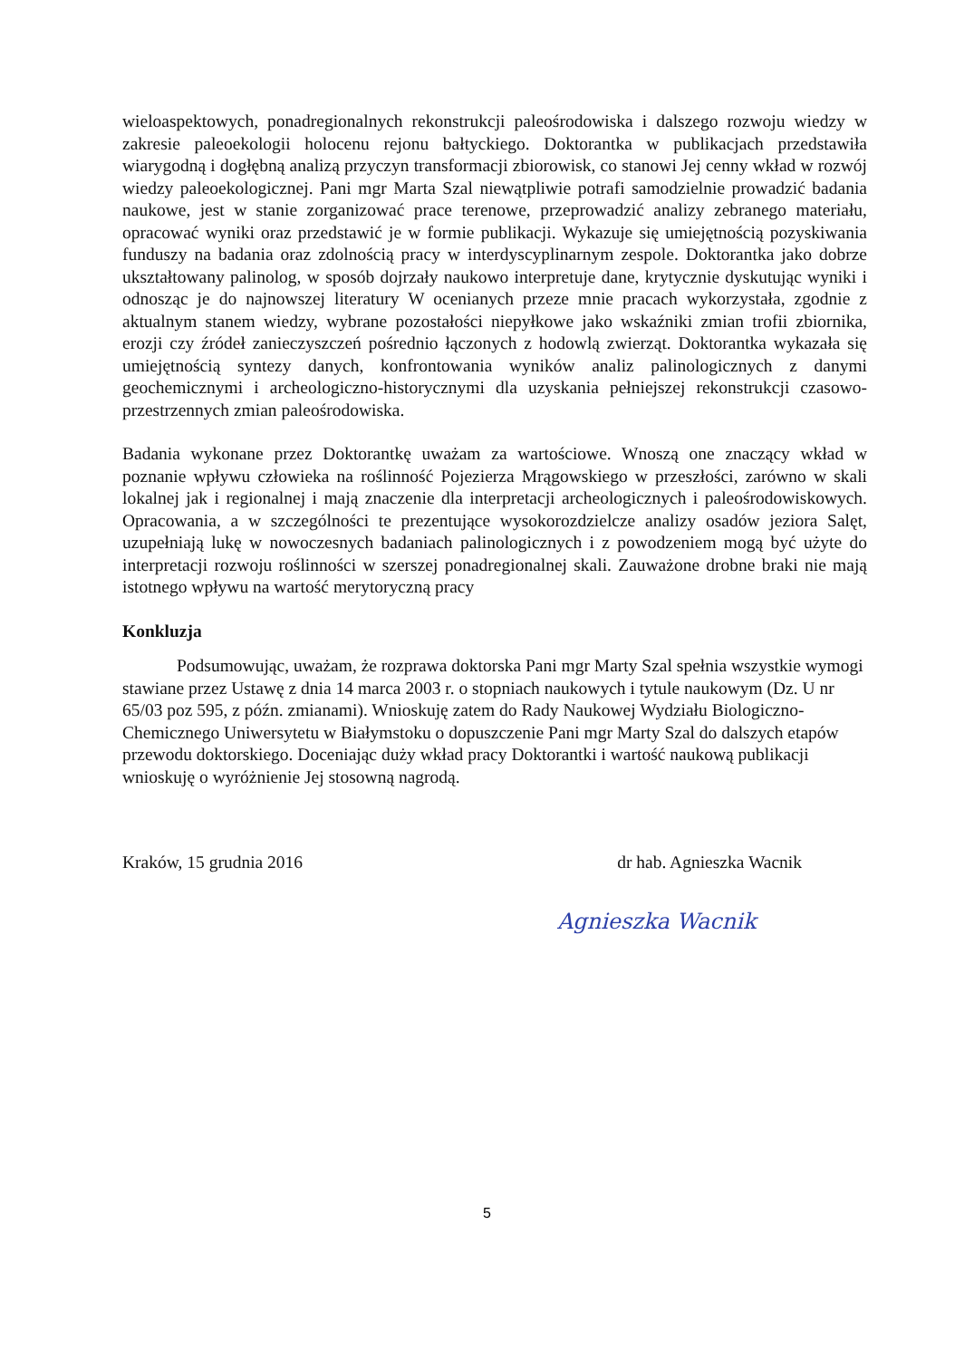wieloaspektowych, ponadregionalnych rekonstrukcji paleośrodowiska i dalszego rozwoju wiedzy w zakresie paleoekologii holocenu rejonu bałtyckiego. Doktorantka w publikacjach przedstawiła wiarygodną i dogłębną analizą przyczyn transformacji zbiorowisk, co stanowi Jej cenny wkład w rozwój wiedzy paleoekologicznej. Pani mgr Marta Szal niewątpliwie potrafi samodzielnie prowadzić badania naukowe, jest w stanie zorganizować prace terenowe, przeprowadzić analizy zebranego materiału, opracować wyniki oraz przedstawić je w formie publikacji. Wykazuje się umiejętnością pozyskiwania funduszy na badania oraz zdolnością pracy w interdyscyplinarnym zespole. Doktorantka jako dobrze ukształtowany palinolog, w sposób dojrzały naukowo interpretuje dane, krytycznie dyskutując wyniki i odnosząc je do najnowszej literatury W ocenianych przeze mnie pracach wykorzystała, zgodnie z aktualnym stanem wiedzy, wybrane pozostałości niepyłkowe jako wskaźniki zmian trofii zbiornika, erozji czy źródeł zanieczyszczeń pośrednio łączonych z hodowlą zwierząt. Doktorantka wykazała się umiejętnością syntezy danych, konfrontowania wyników analiz palinologicznych z danymi geochemicznymi i archeologiczno-historycznymi dla uzyskania pełniejszej rekonstrukcji czasowo-przestrzennych zmian paleośrodowiska.
Badania wykonane przez Doktorantkę uważam za wartościowe. Wnoszą one znaczący wkład w poznanie wpływu człowieka na roślinność Pojezierza Mrągowskiego w przeszłości, zarówno w skali lokalnej jak i regionalnej i mają znaczenie dla interpretacji archeologicznych i paleośrodowiskowych. Opracowania, a w szczególności te prezentujące wysokorozdzielcze analizy osadów jeziora Salęt, uzupełniają lukę w nowoczesnych badaniach palinologicznych i z powodzeniem mogą być użyte do interpretacji rozwoju roślinności w szerszej ponadregionalnej skali. Zauważone drobne braki nie mają istotnego wpływu na wartość merytoryczną pracy
Konkluzja
Podsumowując, uważam, że rozprawa doktorska Pani mgr Marty Szal spełnia wszystkie wymogi stawiane przez Ustawę z dnia 14 marca 2003 r. o stopniach naukowych i tytule naukowym (Dz. U nr 65/03 poz 595, z późn. zmianami). Wnioskuję zatem do Rady Naukowej Wydziału Biologiczno-Chemicznego Uniwersytetu w Białymstoku o dopuszczenie Pani mgr Marty Szal do dalszych etapów przewodu doktorskiego. Doceniając duży wkład pracy Doktorantki i wartość naukową publikacji wnioskuję o wyróżnienie Jej stosowną nagrodą.
Kraków, 15 grudnia 2016 dr hab. Agnieszka Wacnik
Agnieszka Wacnik
5